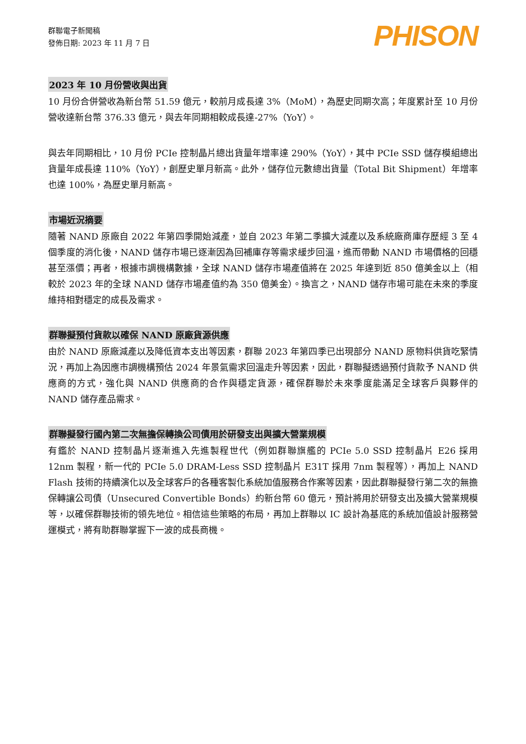群聯電子新聞稿
發佈日期: 2023 年 11 月 7 日
PHISON
2023 年 10 月份營收與出貨
10 月份合併營收為新台幣 51.59 億元，較前月成長達 3%（MoM），為歷史同期次高；年度累計至 10 月份營收達新台幣 376.33 億元，與去年同期相較成長達-27%（YoY）。
與去年同期相比，10 月份 PCIe 控制晶片總出貨量年增率達 290%（YoY），其中 PCIe SSD 儲存模組總出貨量年成長達 110%（YoY），創歷史單月新高。此外，儲存位元數總出貨量（Total Bit Shipment）年增率也達 100%，為歷史單月新高。
市場近況摘要
隨著 NAND 原廠自 2022 年第四季開始減產，並自 2023 年第二季擴大減產以及系統廠商庫存歷經 3 至 4 個季度的消化後，NAND 儲存市場已逐漸因為回補庫存等需求緩步回溫，進而帶動 NAND 市場價格的回穩甚至漲價；再者，根據市調機構數據，全球 NAND 儲存市場產值將在 2025 年達到近 850 億美金以上（相較於 2023 年的全球 NAND 儲存市場產值約為 350 億美金）。換言之，NAND 儲存市場可能在未來的季度維持相對穩定的成長及需求。
群聯擬預付貨款以確保 NAND 原廠貨源供應
由於 NAND 原廠減產以及降低資本支出等因素，群聯 2023 年第四季已出現部分 NAND 原物料供貨吃緊情況，再加上為因應市調機構預估 2024 年景氣需求回溫走升等因素，因此，群聯擬透過預付貨款予 NAND 供應商的方式，強化與 NAND 供應商的合作與穩定貨源，確保群聯於未來季度能滿足全球客戶與夥伴的 NAND 儲存產品需求。
群聯擬發行國內第二次無擔保轉換公司債用於研發支出與擴大營業規模
有鑑於 NAND 控制晶片逐漸進入先進製程世代（例如群聯旗艦的 PCIe 5.0 SSD 控制晶片 E26 採用 12nm 製程，新一代的 PCIe 5.0 DRAM-Less SSD 控制晶片 E31T 採用 7nm 製程等），再加上 NAND Flash 技術的持續演化以及全球客戶的各種客製化系統加值服務合作案等因素，因此群聯擬發行第二次的無擔保轉讓公司債（Unsecured Convertible Bonds）約新台幣 60 億元，預計將用於研發支出及擴大營業規模等，以確保群聯技術的領先地位。相信這些策略的布局，再加上群聯以 IC 設計為基底的系統加值設計服務營運模式，將有助群聯掌握下一波的成長商機。